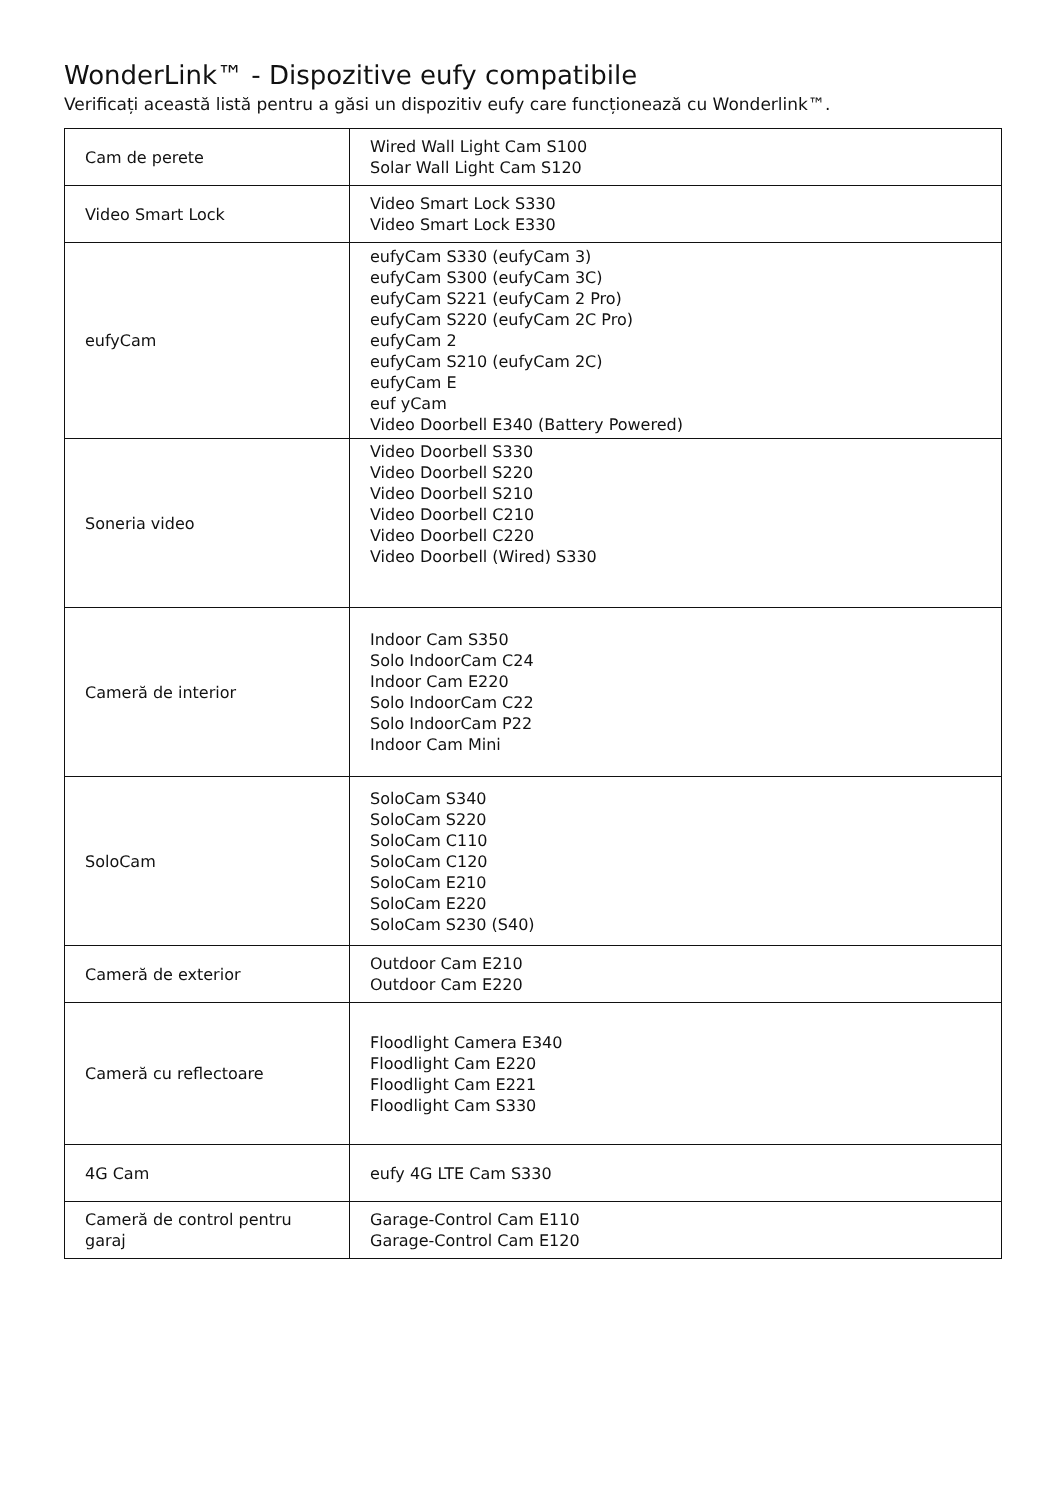WonderLink™ - Dispozitive eufy compatibile
Verificați această listă pentru a găsi un dispozitiv eufy care funcționează cu Wonderlink™.
| Cam de perete | Wired Wall Light Cam S100 Solar Wall Light Cam S120 |
| Video Smart Lock | Video Smart Lock S330 Video Smart Lock E330 |
| eufyCam | eufyCam S330 (eufyCam 3) eufyCam S300 (eufyCam 3C) eufyCam S221 (eufyCam 2 Pro) eufyCam S220 (eufyCam 2C Pro) eufyCam 2 eufyCam S210 (eufyCam 2C) eufyCam E euf yCam Video Doorbell E340 (Battery Powered) |
| Soneria video | Video Doorbell S330 Video Doorbell S220 Video Doorbell S210 Video Doorbell C210 Video Doorbell C220 Video Doorbell (Wired) S330 |
| Cameră de interior | Indoor Cam S350 Solo IndoorCam C24 Indoor Cam E220 Solo IndoorCam C22 Solo IndoorCam P22 Indoor Cam Mini |
| SoloCam | SoloCam S340 SoloCam S220 SoloCam C110 SoloCam C120 SoloCam E210 SoloCam E220 SoloCam S230 (S40) |
| Cameră de exterior | Outdoor Cam E210 Outdoor Cam E220 |
| Cameră cu reflectoare | Floodlight Camera E340 Floodlight Cam E220 Floodlight Cam E221 Floodlight Cam S330 |
| 4G Cam | eufy 4G LTE Cam S330 |
| Cameră de control pentru garaj | Garage-Control Cam E110 Garage-Control Cam E120 |